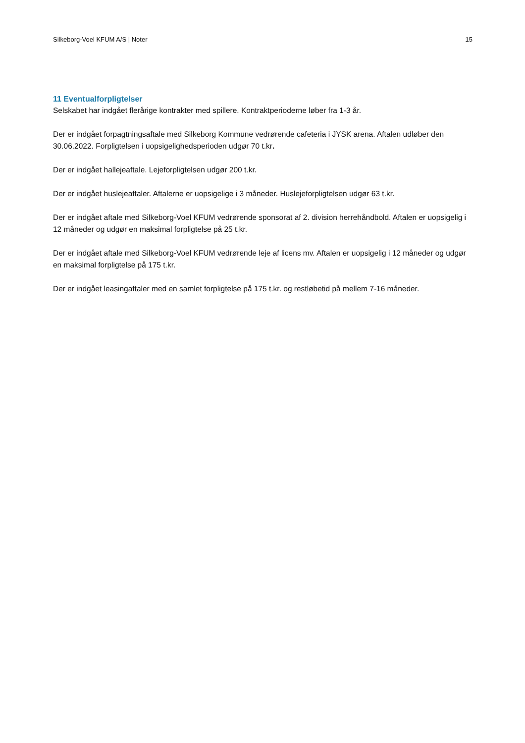Silkeborg-Voel KFUM A/S | Noter 15
11 Eventualforpligtelser
Selskabet har indgået flerårige kontrakter med spillere. Kontraktperioderne løber fra 1-3 år.
Der er indgået forpagtningsaftale med Silkeborg Kommune vedrørende cafeteria i JYSK arena. Aftalen udløber den 30.06.2022. Forpligtelsen i uopsigelighedsperioden udgør 70 t.kr.
Der er indgået hallejeaftale. Lejeforpligtelsen udgør 200 t.kr.
Der er indgået huslejeaftaler. Aftalerne er uopsigelige i 3 måneder. Huslejeforpligtelsen udgør 63 t.kr.
Der er indgået aftale med Silkeborg-Voel KFUM vedrørende sponsorat af 2. division herrehåndbold. Aftalen er uopsigelig i 12 måneder og udgør en maksimal forpligtelse på 25 t.kr.
Der er indgået aftale med Silkeborg-Voel KFUM vedrørende leje af licens mv. Aftalen er uopsigelig i 12 måneder og udgør en maksimal forpligtelse på 175 t.kr.
Der er indgået leasingaftaler med en samlet forpligtelse på 175 t.kr. og restløbetid på mellem 7-16 måneder.